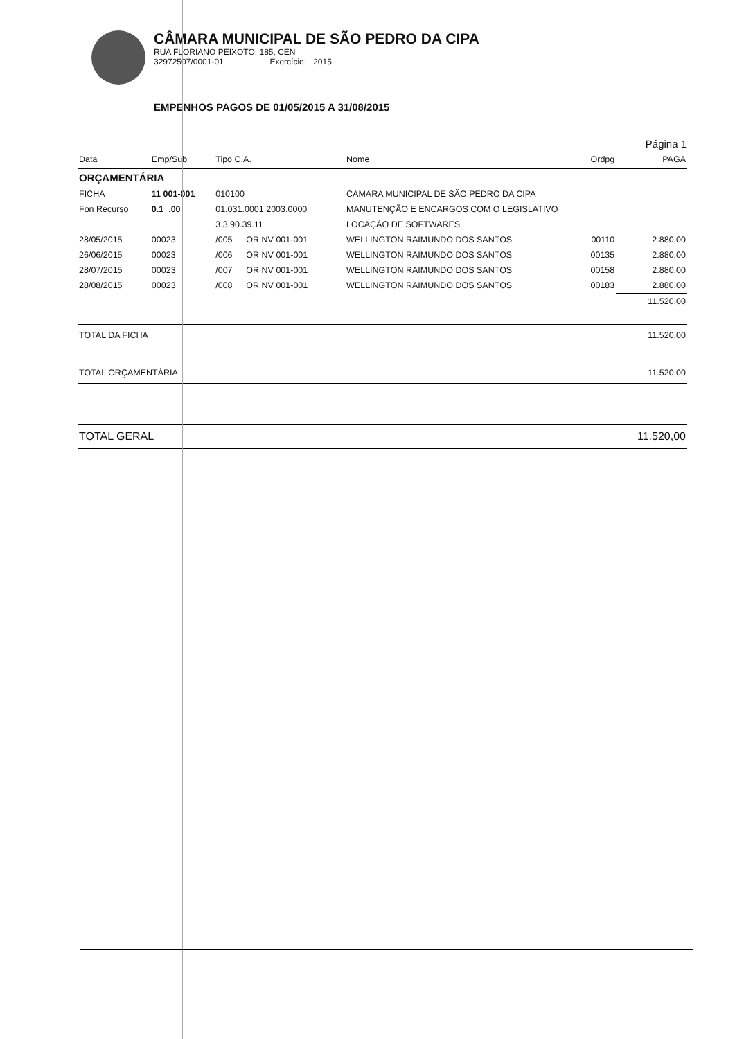CÂMARA MUNICIPAL DE SÃO PEDRO DA CIPA
RUA FLORIANO PEIXOTO, 185, CEN
32972507/0001-01 Exercício: 2015
EMPENHOS PAGOS DE 01/05/2015 A 31/08/2015
Página 1
| Data | Emp/Sub | Tipo C.A. | | Nome | Ordpg | PAGA |
| --- | --- | --- | --- | --- | --- | --- |
| ORÇAMENTÁRIA | | | | | | |
| FICHA | 11 001-001 | 010100 | | CAMARA MUNICIPAL DE SÃO PEDRO DA CIPA | | |
| Fon Recurso | 0.1_.00 | 01.031.0001.2003.0000 | | MANUTENÇÃO E ENCARGOS COM O LEGISLATIVO | | |
| | | 3.3.90.39.11 | | LOCAÇÃO DE SOFTWARES | | |
| 28/05/2015 | 00023 | /005 | OR NV 001-001 | WELLINGTON RAIMUNDO DOS SANTOS | 00110 | 2.880,00 |
| 26/06/2015 | 00023 | /006 | OR NV 001-001 | WELLINGTON RAIMUNDO DOS SANTOS | 00135 | 2.880,00 |
| 28/07/2015 | 00023 | /007 | OR NV 001-001 | WELLINGTON RAIMUNDO DOS SANTOS | 00158 | 2.880,00 |
| 28/08/2015 | 00023 | /008 | OR NV 001-001 | WELLINGTON RAIMUNDO DOS SANTOS | 00183 | 2.880,00 |
| | | | | | | 11.520,00 |
| TOTAL DA FICHA | | | | | | 11.520,00 |
| TOTAL ORÇAMENTÁRIA | | | | | | 11.520,00 |
| TOTAL GERAL | | | | | | 11.520,00 |